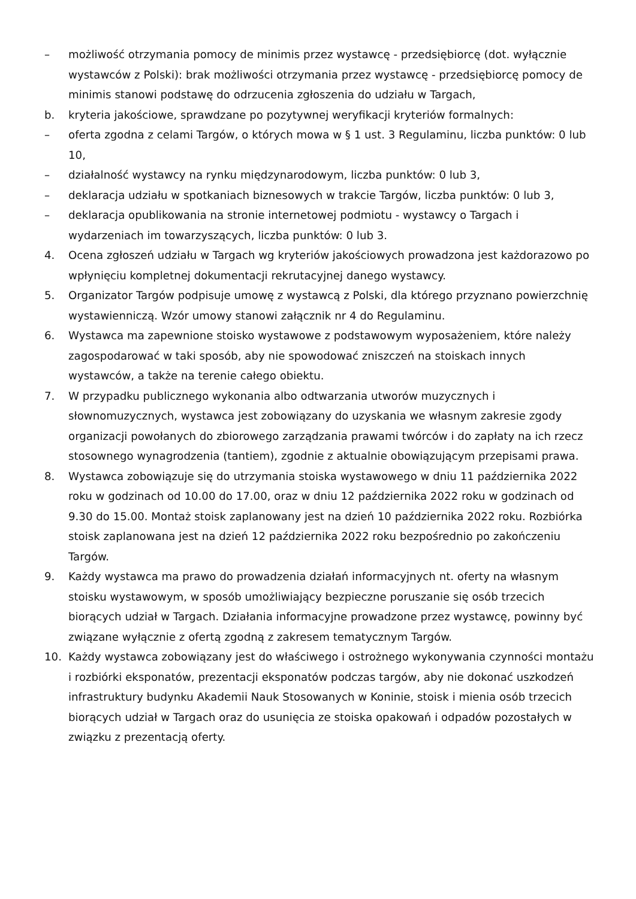– możliwość otrzymania pomocy de minimis przez wystawcę - przedsiębiorcę (dot. wyłącznie wystawców z Polski): brak możliwości otrzymania przez wystawcę - przedsiębiorcę pomocy de minimis stanowi podstawę do odrzucenia zgłoszenia do udziału w Targach,
b. kryteria jakościowe, sprawdzane po pozytywnej weryfikacji kryteriów formalnych:
– oferta zgodna z celami Targów, o których mowa w § 1 ust. 3 Regulaminu, liczba punktów: 0 lub 10,
– działalność wystawcy na rynku międzynarodowym, liczba punktów: 0 lub 3,
– deklaracja udziału w spotkaniach biznesowych w trakcie Targów, liczba punktów: 0 lub 3,
– deklaracja opublikowania na stronie internetowej podmiotu - wystawcy o Targach i wydarzeniach im towarzyszących, liczba punktów: 0 lub 3.
4. Ocena zgłoszeń udziału w Targach wg kryteriów jakościowych prowadzona jest każdorazowo po wpłynięciu kompletnej dokumentacji rekrutacyjnej danego wystawcy.
5. Organizator Targów podpisuje umowę z wystawcą z Polski, dla którego przyznano powierzchnię wystawienniczą. Wzór umowy stanowi załącznik nr 4 do Regulaminu.
6. Wystawca ma zapewnione stoisko wystawowe z podstawowym wyposażeniem, które należy zagospodarować w taki sposób, aby nie spowodować zniszczeń na stoiskach innych wystawców, a także na terenie całego obiektu.
7. W przypadku publicznego wykonania albo odtwarzania utworów muzycznych i słownomuzycznych, wystawca jest zobowiązany do uzyskania we własnym zakresie zgody organizacji powołanych do zbiorowego zarządzania prawami twórców i do zapłaty na ich rzecz stosownego wynagrodzenia (tantiem), zgodnie z aktualnie obowiązującym przepisami prawa.
8. Wystawca zobowiązuje się do utrzymania stoiska wystawowego w dniu 11 października 2022 roku w godzinach od 10.00 do 17.00, oraz w dniu 12 października 2022 roku w godzinach od 9.30 do 15.00. Montaż stoisk zaplanowany jest na dzień 10 października 2022 roku. Rozbiórka stoisk zaplanowana jest na dzień 12 października 2022 roku bezpośrednio po zakończeniu Targów.
9. Każdy wystawca ma prawo do prowadzenia działań informacyjnych nt. oferty na własnym stoisku wystawowym, w sposób umożliwiający bezpieczne poruszanie się osób trzecich biorących udział w Targach. Działania informacyjne prowadzone przez wystawcę, powinny być związane wyłącznie z ofertą zgodną z zakresem tematycznym Targów.
10. Każdy wystawca zobowiązany jest do właściwego i ostrożnego wykonywania czynności montażu i rozbiórki eksponatów, prezentacji eksponatów podczas targów, aby nie dokonać uszkodzeń infrastruktury budynku Akademii Nauk Stosowanych w Koninie, stoisk i mienia osób trzecich biorących udział w Targach oraz do usunięcia ze stoiska opakowań i odpadów pozostałych w związku z prezentacją oferty.